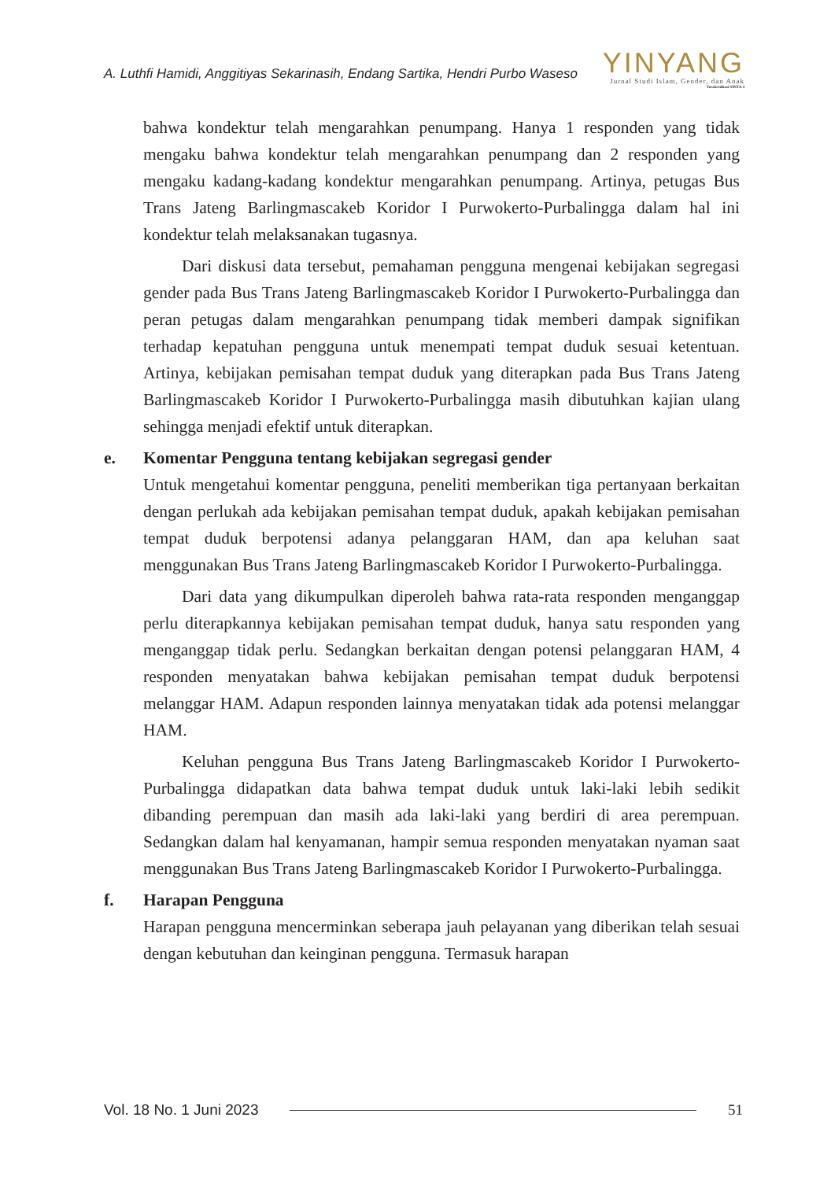A. Luthfi Hamidi, Anggitiyas Sekarinasih, Endang Sartika, Hendri Purbo Waseso
YINYANG
Jurnal Studi Islam, Gender, dan Anak
Terakreditasi SINTA 4
bahwa kondektur telah mengarahkan penumpang. Hanya 1 responden yang tidak mengaku bahwa kondektur telah mengarahkan penumpang dan 2 responden yang mengaku kadang-kadang kondektur mengarahkan penumpang. Artinya, petugas Bus Trans Jateng Barlingmascakeb Koridor I Purwokerto-Purbalingga dalam hal ini kondektur telah melaksanakan tugasnya.
Dari diskusi data tersebut, pemahaman pengguna mengenai kebijakan segregasi gender pada Bus Trans Jateng Barlingmascakeb Koridor I Purwokerto-Purbalingga dan peran petugas dalam mengarahkan penumpang tidak memberi dampak signifikan terhadap kepatuhan pengguna untuk menempati tempat duduk sesuai ketentuan. Artinya, kebijakan pemisahan tempat duduk yang diterapkan pada Bus Trans Jateng Barlingmascakeb Koridor I Purwokerto-Purbalingga masih dibutuhkan kajian ulang sehingga menjadi efektif untuk diterapkan.
e. Komentar Pengguna tentang kebijakan segregasi gender
Untuk mengetahui komentar pengguna, peneliti memberikan tiga pertanyaan berkaitan dengan perlukah ada kebijakan pemisahan tempat duduk, apakah kebijakan pemisahan tempat duduk berpotensi adanya pelanggaran HAM, dan apa keluhan saat menggunakan Bus Trans Jateng Barlingmascakeb Koridor I Purwokerto-Purbalingga.
Dari data yang dikumpulkan diperoleh bahwa rata-rata responden menganggap perlu diterapkannya kebijakan pemisahan tempat duduk, hanya satu responden yang menganggap tidak perlu. Sedangkan berkaitan dengan potensi pelanggaran HAM, 4 responden menyatakan bahwa kebijakan pemisahan tempat duduk berpotensi melanggar HAM. Adapun responden lainnya menyatakan tidak ada potensi melanggar HAM.
Keluhan pengguna Bus Trans Jateng Barlingmascakeb Koridor I Purwokerto-Purbalingga didapatkan data bahwa tempat duduk untuk laki-laki lebih sedikit dibanding perempuan dan masih ada laki-laki yang berdiri di area perempuan. Sedangkan dalam hal kenyamanan, hampir semua responden menyatakan nyaman saat menggunakan Bus Trans Jateng Barlingmascakeb Koridor I Purwokerto-Purbalingga.
f. Harapan Pengguna
Harapan pengguna mencerminkan seberapa jauh pelayanan yang diberikan telah sesuai dengan kebutuhan dan keinginan pengguna. Termasuk harapan
Vol. 18 No. 1 Juni 2023 51